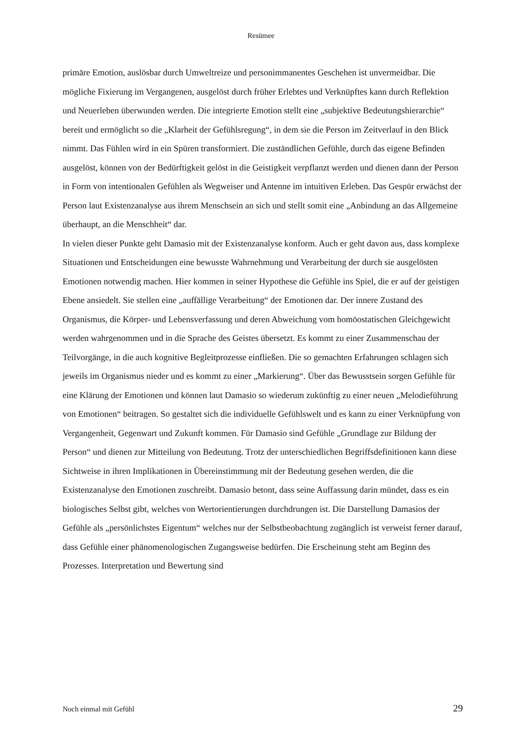Resümee
primäre Emotion, auslösbar durch Umweltreize und personimmanentes Geschehen ist unvermeidbar. Die mögliche Fixierung im Vergangenen, ausgelöst durch früher Erlebtes und Verknüpftes kann durch Reflektion und Neuerleben überwunden werden. Die integrierte Emotion stellt eine „subjektive Bedeutungshierarchie“ bereit und ermöglicht so die „Klarheit der Gefühlsregung“, in dem sie die Person im Zeitverlauf in den Blick nimmt. Das Fühlen wird in ein Spüren transformiert. Die zuständlichen Gefühle, durch das eigene Befinden ausgelöst, können von der Bedürftigkeit gelöst in die Geistigkeit verpflanzt werden und dienen dann der Person in Form von intentionalen Gefühlen als Wegweiser und Antenne im intuitiven Erleben. Das Gespür erwächst der Person laut Existenzanalyse aus ihrem Menschsein an sich und stellt somit eine „Anbindung an das Allgemeine überhaupt, an die Menschheit“ dar.
In vielen dieser Punkte geht Damasio mit der Existenzanalyse konform. Auch er geht davon aus, dass komplexe Situationen und Entscheidungen eine bewusste Wahrnehmung und Verarbeitung der durch sie ausgelösten Emotionen notwendig machen. Hier kommen in seiner Hypothese die Gefühle ins Spiel, die er auf der geistigen Ebene ansiedelt. Sie stellen eine „auffällige Verarbeitung“ der Emotionen dar. Der innere Zustand des Organismus, die Körper- und Lebensverfassung und deren Abweichung vom homöostatischen Gleichgewicht werden wahrgenommen und in die Sprache des Geistes übersetzt. Es kommt zu einer Zusammenschau der Teilvorgänge, in die auch kognitive Begleitprozesse einfließen. Die so gemachten Erfahrungen schlagen sich jeweils im Organismus nieder und es kommt zu einer „Markierung“. Über das Bewusstsein sorgen Gefühle für eine Klärung der Emotionen und können laut Damasio so wiederum zukünftig zu einer neuen „Melodieführung von Emotionen“ beitragen. So gestaltet sich die individuelle Gefühlswelt und es kann zu einer Verknüpfung von Vergangenheit, Gegenwart und Zukunft kommen. Für Damasio sind Gefühle „Grundlage zur Bildung der Person“ und dienen zur Mitteilung von Bedeutung. Trotz der unterschiedlichen Begriffsdefinitionen kann diese Sichtweise in ihren Implikationen in Übereinstimmung mit der Bedeutung gesehen werden, die die Existenzanalyse den Emotionen zuschreibt. Damasio betont, dass seine Auffassung darin mündet, dass es ein biologisches Selbst gibt, welches von Wertorientierungen durchdrungen ist. Die Darstellung Damasios der Gefühle als „persönlichstes Eigentum“ welches nur der Selbstbeobachtung zugänglich ist verweist ferner darauf, dass Gefühle einer phänomenologischen Zugangsweise bedürfen. Die Erscheinung steht am Beginn des Prozesses. Interpretation und Bewertung sind
Noch einmal mit Gefühl 29